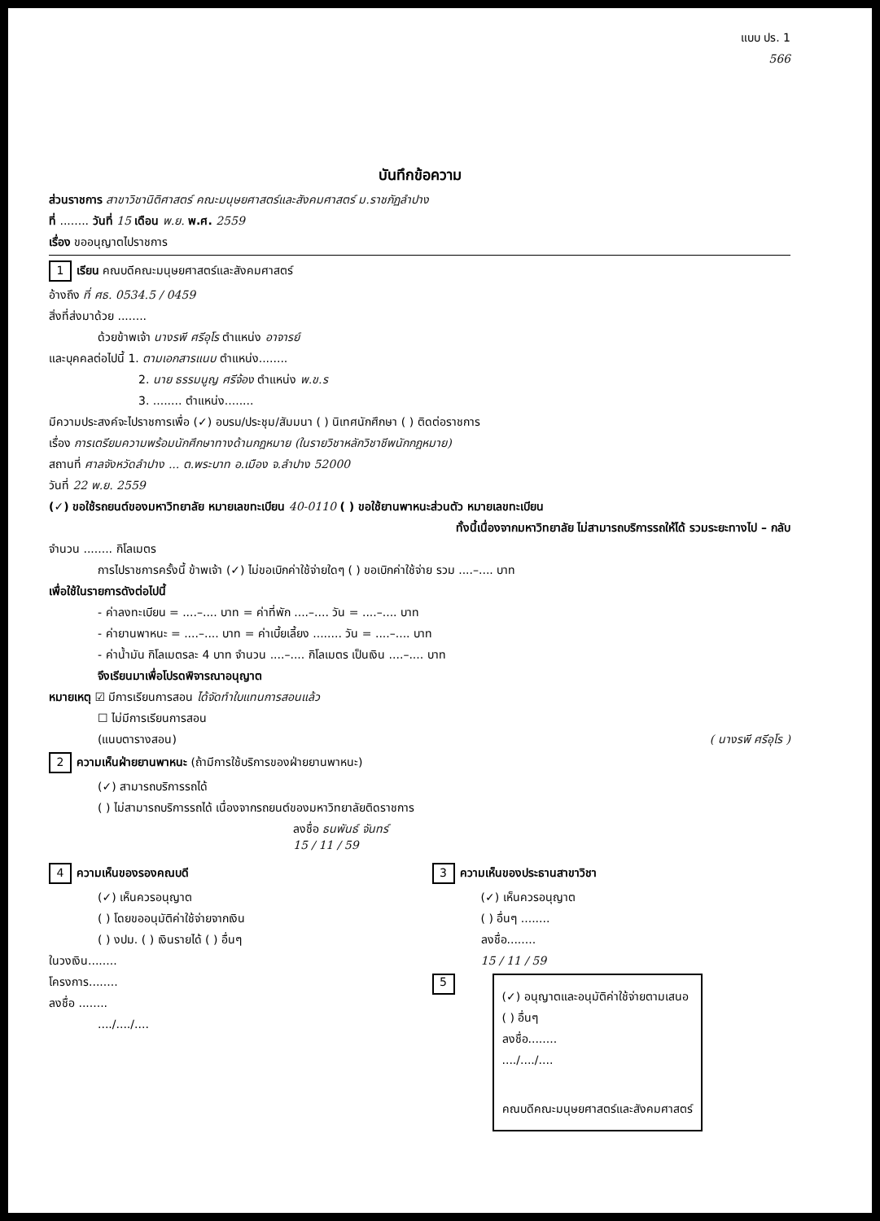แบบ ปร. 1
566
บันทึกข้อความ
ส่วนราชการ สาขาวิชานิติศาสตร์ คณะมนุษยศาสตร์และสังคมศาสตร์ ม.ราชภัฏลำปาง
ที่ ........ วันที่ 15 เดือน พ.ย. พ.ศ. 2559
เรื่อง ขออนุญาตไปราชการ
1 เรียน คณบดีคณะมนุษยศาสตร์และสังคมศาสตร์
อ้างถึง ที่ ศธ. 0534.5 / 0459
สิ่งที่ส่งมาด้วย ........
ด้วยข้าพเจ้า นางรพี ศรีอุโร ตำแหน่ง อาจารย์
และบุคคลต่อไปนี้ 1. ตามเอกสารแนบ ตำแหน่ง........
2. นาย ธรรมนูญ ศรีจ้อง ตำแหน่ง พ.ข.ร
3. ........ ตำแหน่ง........
มีความประสงค์จะไปราชการเพื่อ (✓) อบรม/ประชุม/สัมมนา ( ) นิเทศนักศึกษา ( ) ติดต่อราชการ
เรื่อง การเตรียมความพร้อมนักศึกษาทางด้านกฎหมาย (ในรายวิชาหลักวิชาชีพนักกฎหมาย)
สถานที่ ศาลจังหวัดลำปาง ... ต.พระบาท อ.เมือง จ.ลำปาง 52000
วันที่ 22 พ.ย. 2559
(✓) ขอใช้รถยนต์ของมหาวิทยาลัย หมายเลขทะเบียน 40-0110 ( ) ขอใช้ยานพาหนะส่วนตัว หมายเลขทะเบียน
ทั้งนี้เนื่องจากมหาวิทยาลัย ไม่สามารถบริการรถให้ได้ รวมระยะทางไป – กลับ
จำนวน ........ กิโลเมตร
การไปราชการครั้งนี้ ข้าพเจ้า (✓) ไม่ขอเบิกค่าใช้จ่ายใดๆ ( ) ขอเบิกค่าใช้จ่าย รวม ....–.... บาท
เพื่อใช้ในรายการดังต่อไปนี้
- ค่าลงทะเบียน = ....–.... บาท = ค่าที่พัก ....–.... วัน = ....–.... บาท
- ค่ายานพาหนะ = ....–.... บาท = ค่าเบี้ยเลี้ยง ........ วัน = ....–.... บาท
- ค่าน้ำมัน กิโลเมตรละ 4 บาท จำนวน ....–.... กิโลเมตร เป็นเงิน ....–.... บาท
จึงเรียนมาเพื่อโปรดพิจารณาอนุญาต
หมายเหตุ ☑ มีการเรียนการสอน ได้จัดทำใบแทนการสอนแล้ว
☐ ไม่มีการเรียนการสอน
(แนบตารางสอน) ( นางรพี ศรีอุโร )
2 ความเห็นฝ่ายยานพาหนะ (ถ้ามีการใช้บริการของฝ่ายยานพาหนะ)
(✓) สามารถบริการรถได้
( ) ไม่สามารถบริการรถได้ เนื่องจากรถยนต์ของมหาวิทยาลัยติดราชการ
ลงชื่อ ธนพันธ์ จันทร์
15 / 11 / 59
4 ความเห็นของรองคณบดี
(✓) เห็นควรอนุญาต
( ) โดยขออนุมัติค่าใช้จ่ายจากเงิน
( ) งปม. ( ) เงินรายได้ ( ) อื่นๆ
ในวงเงิน........
โครงการ........
ลงชื่อ ........
..../..../....
3 ความเห็นของประธานสาขาวิชา
(✓) เห็นควรอนุญาต
( ) อื่นๆ ........
ลงชื่อ........
15 / 11 / 59
5
(✓) อนุญาตและอนุมัติค่าใช้จ่ายตามเสนอ
( ) อื่นๆ
ลงชื่อ........
..../..../....
คณบดีคณะมนุษยศาสตร์และสังคมศาสตร์